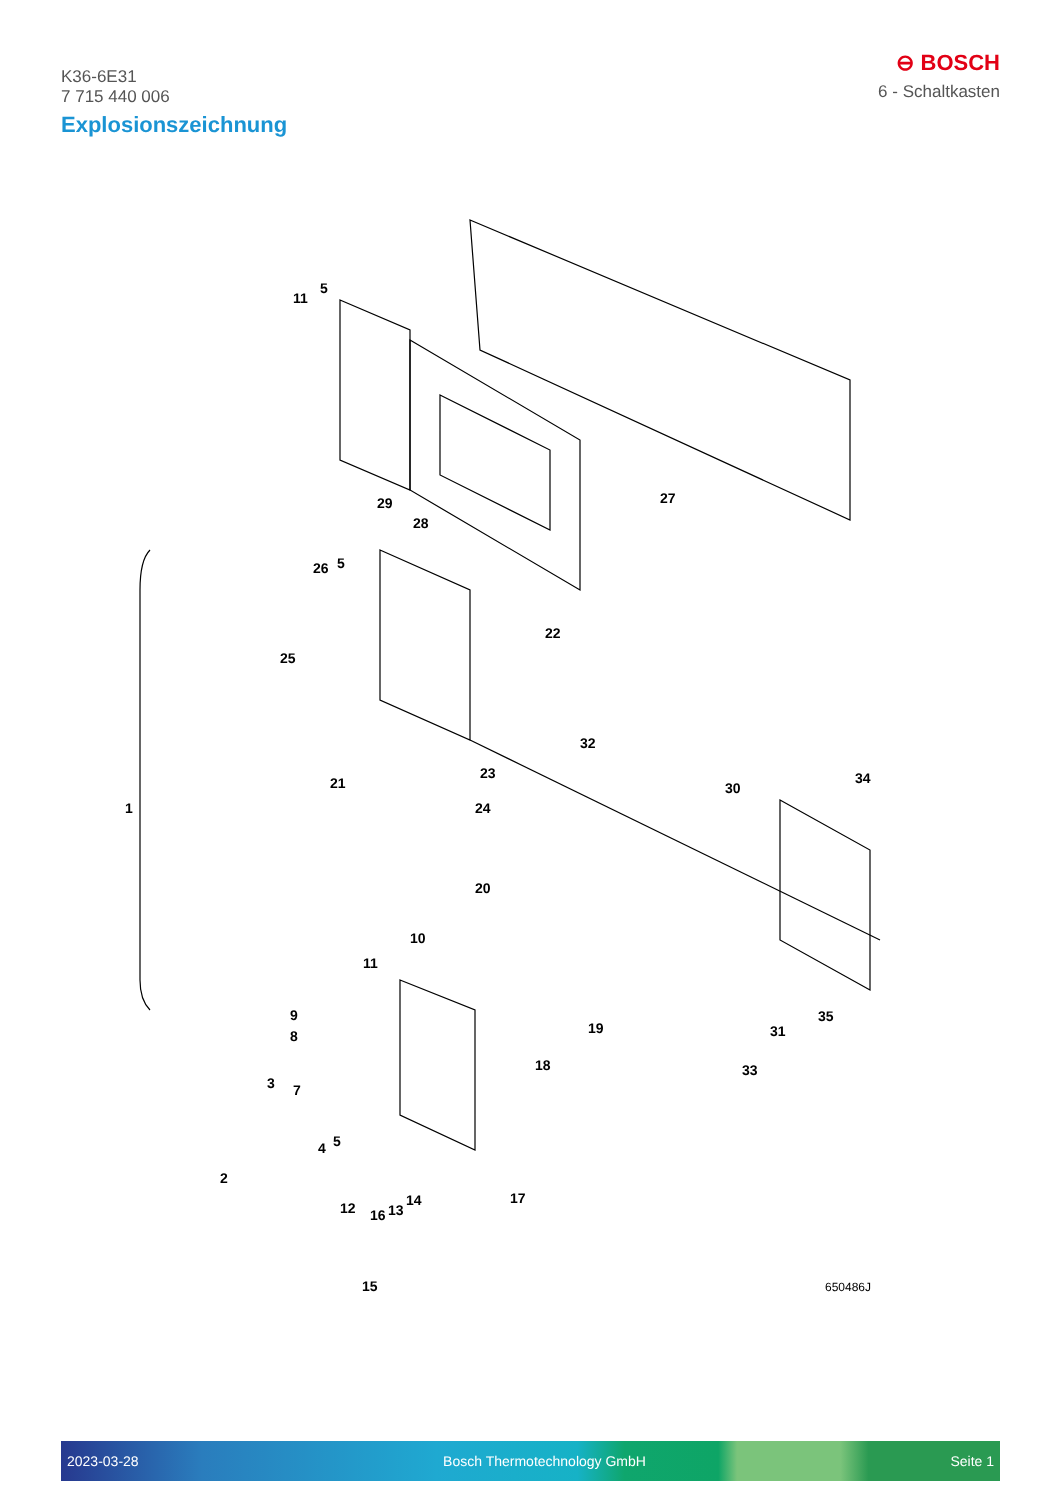K36-6E31
7 715 440 006
⊖ BOSCH
6 - Schaltkasten
Explosionszeichnung
11
5
29
28
27
26 5
25
22
32
34
30 21
23
24 1
20
10
11
19
35
31
9
8
18 33
3 7
4 5
2
12 16 13
14 17
15 650486J
2023-03-28 Bosch Thermotechnology GmbH Seite 1